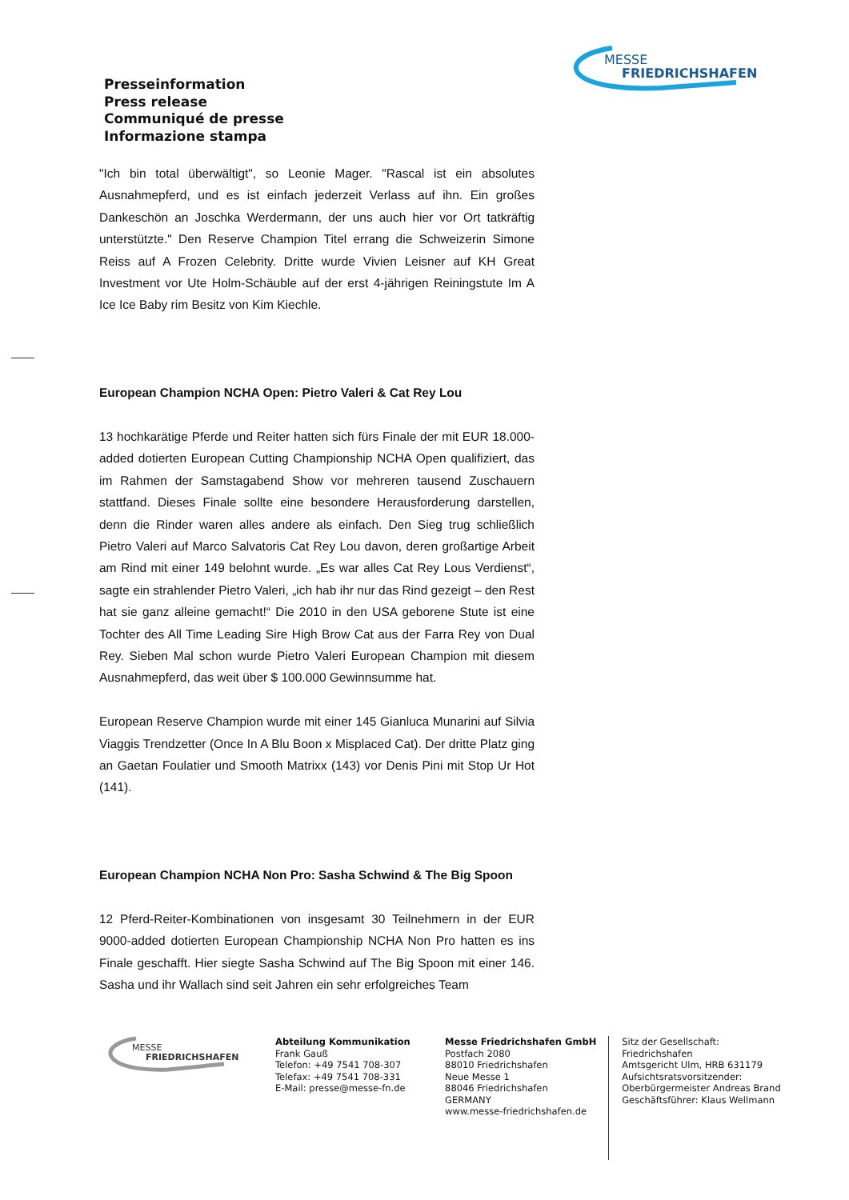MESSE
FRIEDRICHSHAFEN
Presseinformation
Press release
Communiqué de presse
Informazione stampa
"Ich bin total überwältigt", so Leonie Mager. "Rascal ist ein absolutes Ausnahmepferd, und es ist einfach jederzeit Verlass auf ihn. Ein großes Dankeschön an Joschka Werdermann, der uns auch hier vor Ort tatkräftig unterstützte." Den Reserve Champion Titel errang die Schweizerin Simone Reiss auf A Frozen Celebrity. Dritte wurde Vivien Leisner auf KH Great Investment vor Ute Holm-Schäuble auf der erst 4-jährigen Reiningstute Im A Ice Ice Baby rim Besitz von Kim Kiechle.
European Champion NCHA Open: Pietro Valeri & Cat Rey Lou
13 hochkarätige Pferde und Reiter hatten sich fürs Finale der mit EUR 18.000-added dotierten European Cutting Championship NCHA Open qualifiziert, das im Rahmen der Samstagabend Show vor mehreren tausend Zuschauern stattfand. Dieses Finale sollte eine besondere Herausforderung darstellen, denn die Rinder waren alles andere als einfach. Den Sieg trug schließlich Pietro Valeri auf Marco Salvatoris Cat Rey Lou davon, deren großartige Arbeit am Rind mit einer 149 belohnt wurde. „Es war alles Cat Rey Lous Verdienst“, sagte ein strahlender Pietro Valeri, „ich hab ihr nur das Rind gezeigt – den Rest hat sie ganz alleine gemacht!“ Die 2010 in den USA geborene Stute ist eine Tochter des All Time Leading Sire High Brow Cat aus der Farra Rey von Dual Rey. Sieben Mal schon wurde Pietro Valeri European Champion mit diesem Ausnahmepferd, das weit über $ 100.000 Gewinnsumme hat.
European Reserve Champion wurde mit einer 145 Gianluca Munarini auf Silvia Viaggis Trendzetter (Once In A Blu Boon x Misplaced Cat). Der dritte Platz ging an Gaetan Foulatier und Smooth Matrixx (143) vor Denis Pini mit Stop Ur Hot (141).
European Champion NCHA Non Pro: Sasha Schwind & The Big Spoon
12 Pferd-Reiter-Kombinationen von insgesamt 30 Teilnehmern in der EUR 9000-added dotierten European Championship NCHA Non Pro hatten es ins Finale geschafft. Hier siegte Sasha Schwind auf The Big Spoon mit einer 146. Sasha und ihr Wallach sind seit Jahren ein sehr erfolgreiches Team
MESSE
FRIEDRICHSHAFEN
Abteilung Kommunikation
Frank Gauß
Telefon: +49 7541 708-307
Telefax: +49 7541 708-331
E-Mail: presse@messe-fn.de
Messe Friedrichshafen GmbH
Postfach 2080
88010 Friedrichshafen
Neue Messe 1
88046 Friedrichshafen
GERMANY
www.messe-friedrichshafen.de
Sitz der Gesellschaft: Friedrichshafen
Amtsgericht Ulm, HRB 631179
Aufsichtsratsvorsitzender:
Oberbürgermeister Andreas Brand
Geschäftsführer: Klaus Wellmann